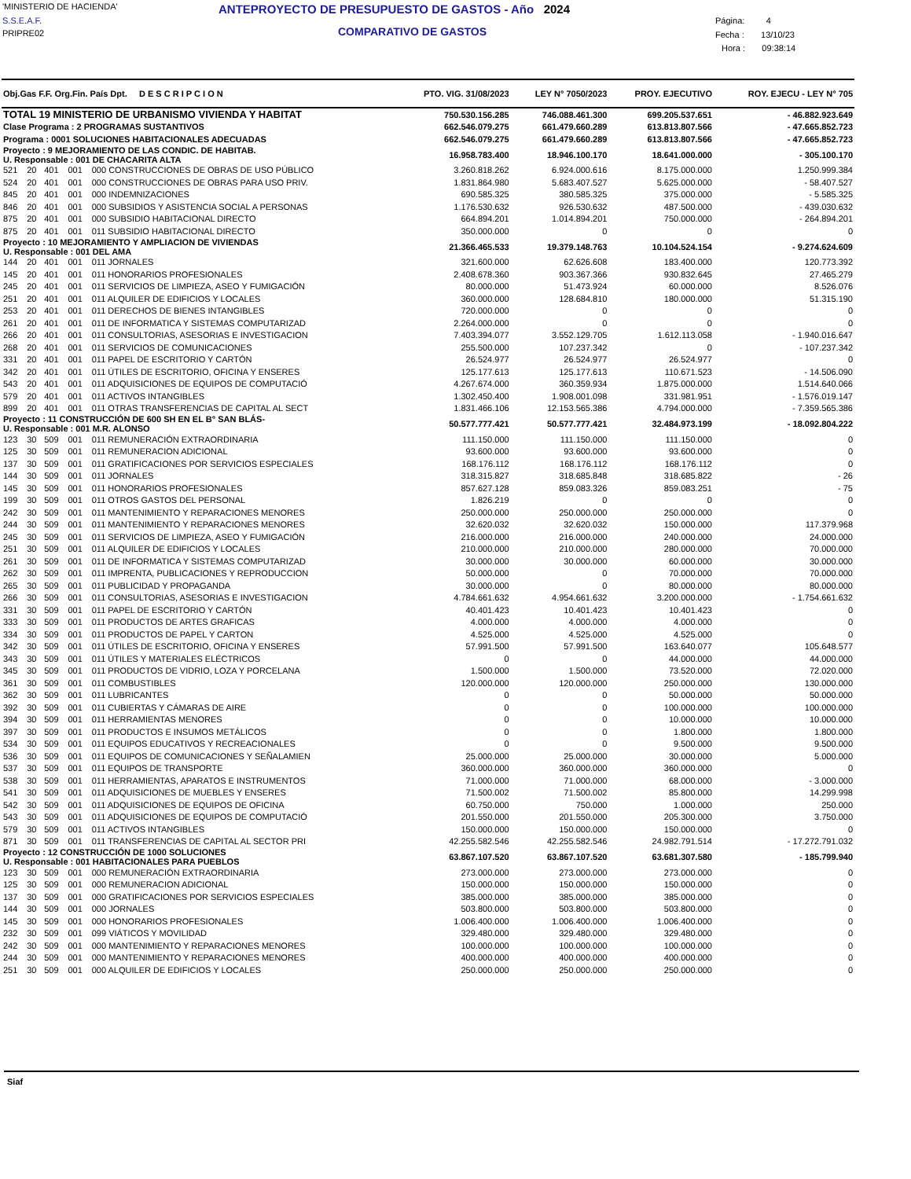'MINISTERIO DE HACIENDA'
S.S.E.A.F.
PRIPRE02
ANTEPROYECTO DE PRESUPUESTO DE GASTOS - Año 2024
COMPARATIVO DE GASTOS
Página: 4
Fecha : 13/10/23
Hora : 09:38:14
| Obj.Gas F.F. Org.Fin. País Dpt. D E S C R I P C I O N | | | | | PTO. VIG. 31/08/2023 | LEY N° 7050/2023 | PROY. EJECUTIVO | ROY. EJECU - LEY N° 705 |
| --- | --- | --- | --- | --- | --- | --- | --- | --- |
| TOTAL 19 MINISTERIO DE URBANISMO VIVIENDA Y HABITAT | | | | | 750.530.156.285 | 746.088.461.300 | 699.205.537.651 | - 46.882.923.649 |
| Clase Programa : 2 PROGRAMAS SUSTANTIVOS | | | | | 662.546.079.275 | 661.479.660.289 | 613.813.807.566 | - 47.665.852.723 |
| Programa : 0001 SOLUCIONES HABITACIONALES ADECUADAS | | | | | 662.546.079.275 | 661.479.660.289 | 613.813.807.566 | - 47.665.852.723 |
| Proyecto : 9 MEJORAMIENTO DE LAS CONDIC. DE HABITAB. U. Responsable : 001 DE CHACARITA ALTA | | | | | 16.958.783.400 | 18.946.100.170 | 18.641.000.000 | - 305.100.170 |
| 521 | 20 | 401 | 001 | 000 CONSTRUCCIONES DE OBRAS DE USO PÚBLICO | 3.260.818.262 | 6.924.000.616 | 8.175.000.000 | 1.250.999.384 |
| 524 | 20 | 401 | 001 | 000 CONSTRUCCIONES DE OBRAS PARA USO PRIV. | 1.831.864.980 | 5.683.407.527 | 5.625.000.000 | - 58.407.527 |
| 845 | 20 | 401 | 001 | 000 INDEMNIZACIONES | 690.585.325 | 380.585.325 | 375.000.000 | - 5.585.325 |
| 846 | 20 | 401 | 001 | 000 SUBSIDIOS Y ASISTENCIA SOCIAL A PERSONAS | 1.176.530.632 | 926.530.632 | 487.500.000 | - 439.030.632 |
| 875 | 20 | 401 | 001 | 000 SUBSIDIO HABITACIONAL DIRECTO | 664.894.201 | 1.014.894.201 | 750.000.000 | - 264.894.201 |
| 875 | 20 | 401 | 001 | 011 SUBSIDIO HABITACIONAL DIRECTO | 350.000.000 | 0 | 0 | 0 |
| Proyecto : 10 MEJORAMIENTO Y AMPLIACION DE VIVIENDAS U. Responsable : 001 DEL AMA | | | | | 21.366.465.533 | 19.379.148.763 | 10.104.524.154 | - 9.274.624.609 |
| 144 | 20 | 401 | 001 | 011 JORNALES | 321.600.000 | 62.626.608 | 183.400.000 | 120.773.392 |
| 145 | 20 | 401 | 001 | 011 HONORARIOS PROFESIONALES | 2.408.678.360 | 903.367.366 | 930.832.645 | 27.465.279 |
| 245 | 20 | 401 | 001 | 011 SERVICIOS DE LIMPIEZA, ASEO Y FUMIGACIÓN | 80.000.000 | 51.473.924 | 60.000.000 | 8.526.076 |
| 251 | 20 | 401 | 001 | 011 ALQUILER DE EDIFICIOS Y LOCALES | 360.000.000 | 128.684.810 | 180.000.000 | 51.315.190 |
| 253 | 20 | 401 | 001 | 011 DERECHOS DE BIENES INTANGIBLES | 720.000.000 | 0 | 0 | 0 |
| 261 | 20 | 401 | 001 | 011 DE INFORMATICA Y SISTEMAS COMPUTARIZAD | 2.264.000.000 | 0 | 0 | 0 |
| 266 | 20 | 401 | 001 | 011 CONSULTORIAS, ASESORIAS E INVESTIGACION | 7.403.394.077 | 3.552.129.705 | 1.612.113.058 | - 1.940.016.647 |
| 268 | 20 | 401 | 001 | 011 SERVICIOS DE COMUNICACIONES | 255.500.000 | 107.237.342 | 0 | - 107.237.342 |
| 331 | 20 | 401 | 001 | 011 PAPEL DE ESCRITORIO Y CARTÓN | 26.524.977 | 26.524.977 | 26.524.977 | 0 |
| 342 | 20 | 401 | 001 | 011 ÚTILES DE ESCRITORIO, OFICINA Y ENSERES | 125.177.613 | 125.177.613 | 110.671.523 | - 14.506.090 |
| 543 | 20 | 401 | 001 | 011 ADQUISICIONES DE EQUIPOS DE COMPUTACIÓ | 4.267.674.000 | 360.359.934 | 1.875.000.000 | 1.514.640.066 |
| 579 | 20 | 401 | 001 | 011 ACTIVOS INTANGIBLES | 1.302.450.400 | 1.908.001.098 | 331.981.951 | - 1.576.019.147 |
| 899 | 20 | 401 | 001 | 011 OTRAS TRANSFERENCIAS DE CAPITAL AL SECT | 1.831.466.106 | 12.153.565.386 | 4.794.000.000 | - 7.359.565.386 |
| Proyecto : 11 CONSTRUCCIÓN DE 600 SH EN EL B° SAN BLÁS- U. Responsable : 001 M.R. ALONSO | | | | | 50.577.777.421 | 50.577.777.421 | 32.484.973.199 | - 18.092.804.222 |
| 123 | 30 | 509 | 001 | 011 REMUNERACIÓN EXTRAORDINARIA | 111.150.000 | 111.150.000 | 111.150.000 | 0 |
| 125 | 30 | 509 | 001 | 011 REMUNERACION ADICIONAL | 93.600.000 | 93.600.000 | 93.600.000 | 0 |
| 137 | 30 | 509 | 001 | 011 GRATIFICACIONES POR SERVICIOS ESPECIALES | 168.176.112 | 168.176.112 | 168.176.112 | 0 |
| 144 | 30 | 509 | 001 | 011 JORNALES | 318.315.827 | 318.685.848 | 318.685.822 | - 26 |
| 145 | 30 | 509 | 001 | 011 HONORARIOS PROFESIONALES | 857.627.128 | 859.083.326 | 859.083.251 | - 75 |
| 199 | 30 | 509 | 001 | 011 OTROS GASTOS DEL PERSONAL | 1.826.219 | 0 | 0 | 0 |
| 242 | 30 | 509 | 001 | 011 MANTENIMIENTO Y REPARACIONES MENORES | 250.000.000 | 250.000.000 | 250.000.000 | 0 |
| 244 | 30 | 509 | 001 | 011 MANTENIMIENTO Y REPARACIONES MENORES | 32.620.032 | 32.620.032 | 150.000.000 | 117.379.968 |
| 245 | 30 | 509 | 001 | 011 SERVICIOS DE LIMPIEZA, ASEO Y FUMIGACIÓN | 216.000.000 | 216.000.000 | 240.000.000 | 24.000.000 |
| 251 | 30 | 509 | 001 | 011 ALQUILER DE EDIFICIOS Y LOCALES | 210.000.000 | 210.000.000 | 280.000.000 | 70.000.000 |
| 261 | 30 | 509 | 001 | 011 DE INFORMATICA Y SISTEMAS COMPUTARIZAD | 30.000.000 | 30.000.000 | 60.000.000 | 30.000.000 |
| 262 | 30 | 509 | 001 | 011 IMPRENTA, PUBLICACIONES Y REPRODUCCION | 50.000.000 | 0 | 70.000.000 | 70.000.000 |
| 265 | 30 | 509 | 001 | 011 PUBLICIDAD Y PROPAGANDA | 30.000.000 | 0 | 80.000.000 | 80.000.000 |
| 266 | 30 | 509 | 001 | 011 CONSULTORIAS, ASESORIAS E INVESTIGACION | 4.784.661.632 | 4.954.661.632 | 3.200.000.000 | - 1.754.661.632 |
| 331 | 30 | 509 | 001 | 011 PAPEL DE ESCRITORIO Y CARTÓN | 40.401.423 | 10.401.423 | 10.401.423 | 0 |
| 333 | 30 | 509 | 001 | 011 PRODUCTOS DE ARTES GRAFICAS | 4.000.000 | 4.000.000 | 4.000.000 | 0 |
| 334 | 30 | 509 | 001 | 011 PRODUCTOS DE PAPEL Y CARTON | 4.525.000 | 4.525.000 | 4.525.000 | 0 |
| 342 | 30 | 509 | 001 | 011 ÚTILES DE ESCRITORIO, OFICINA Y ENSERES | 57.991.500 | 57.991.500 | 163.640.077 | 105.648.577 |
| 343 | 30 | 509 | 001 | 011 ÚTILES Y MATERIALES ELÉCTRICOS | 0 | 0 | 44.000.000 | 44.000.000 |
| 345 | 30 | 509 | 001 | 011 PRODUCTOS DE VIDRIO, LOZA Y PORCELANA | 1.500.000 | 1.500.000 | 73.520.000 | 72.020.000 |
| 361 | 30 | 509 | 001 | 011 COMBUSTIBLES | 120.000.000 | 120.000.000 | 250.000.000 | 130.000.000 |
| 362 | 30 | 509 | 001 | 011 LUBRICANTES | 0 | 0 | 50.000.000 | 50.000.000 |
| 392 | 30 | 509 | 001 | 011 CUBIERTAS Y CÁMARAS DE AIRE | 0 | 0 | 100.000.000 | 100.000.000 |
| 394 | 30 | 509 | 001 | 011 HERRAMIENTAS MENORES | 0 | 0 | 10.000.000 | 10.000.000 |
| 397 | 30 | 509 | 001 | 011 PRODUCTOS E INSUMOS METÁLICOS | 0 | 0 | 1.800.000 | 1.800.000 |
| 534 | 30 | 509 | 001 | 011 EQUIPOS EDUCATIVOS Y RECREACIONALES | 0 | 0 | 9.500.000 | 9.500.000 |
| 536 | 30 | 509 | 001 | 011 EQUIPOS DE COMUNICACIONES Y SEÑALAMIEN | 25.000.000 | 25.000.000 | 30.000.000 | 5.000.000 |
| 537 | 30 | 509 | 001 | 011 EQUIPOS DE TRANSPORTE | 360.000.000 | 360.000.000 | 360.000.000 | 0 |
| 538 | 30 | 509 | 001 | 011 HERRAMIENTAS, APARATOS E INSTRUMENTOS | 71.000.000 | 71.000.000 | 68.000.000 | - 3.000.000 |
| 541 | 30 | 509 | 001 | 011 ADQUISICIONES DE MUEBLES Y ENSERES | 71.500.002 | 71.500.002 | 85.800.000 | 14.299.998 |
| 542 | 30 | 509 | 001 | 011 ADQUISICIONES DE EQUIPOS DE OFICINA | 60.750.000 | 750.000 | 1.000.000 | 250.000 |
| 543 | 30 | 509 | 001 | 011 ADQUISICIONES DE EQUIPOS DE COMPUTACIÓ | 201.550.000 | 201.550.000 | 205.300.000 | 3.750.000 |
| 579 | 30 | 509 | 001 | 011 ACTIVOS INTANGIBLES | 150.000.000 | 150.000.000 | 150.000.000 | 0 |
| 871 | 30 | 509 | 001 | 011 TRANSFERENCIAS DE CAPITAL AL SECTOR PRI | 42.255.582.546 | 42.255.582.546 | 24.982.791.514 | - 17.272.791.032 |
| Proyecto : 12 CONSTRUCCIÓN DE 1000 SOLUCIONES U. Responsable : 001 HABITACIONALES PARA PUEBLOS | | | | | 63.867.107.520 | 63.867.107.520 | 63.681.307.580 | - 185.799.940 |
| 123 | 30 | 509 | 001 | 000 REMUNERACIÓN EXTRAORDINARIA | 273.000.000 | 273.000.000 | 273.000.000 | 0 |
| 125 | 30 | 509 | 001 | 000 REMUNERACION ADICIONAL | 150.000.000 | 150.000.000 | 150.000.000 | 0 |
| 137 | 30 | 509 | 001 | 000 GRATIFICACIONES POR SERVICIOS ESPECIALES | 385.000.000 | 385.000.000 | 385.000.000 | 0 |
| 144 | 30 | 509 | 001 | 000 JORNALES | 503.800.000 | 503.800.000 | 503.800.000 | 0 |
| 145 | 30 | 509 | 001 | 000 HONORARIOS PROFESIONALES | 1.006.400.000 | 1.006.400.000 | 1.006.400.000 | 0 |
| 232 | 30 | 509 | 001 | 099 VIÁTICOS Y MOVILIDAD | 329.480.000 | 329.480.000 | 329.480.000 | 0 |
| 242 | 30 | 509 | 001 | 000 MANTENIMIENTO Y REPARACIONES MENORES | 100.000.000 | 100.000.000 | 100.000.000 | 0 |
| 244 | 30 | 509 | 001 | 000 MANTENIMIENTO Y REPARACIONES MENORES | 400.000.000 | 400.000.000 | 400.000.000 | 0 |
| 251 | 30 | 509 | 001 | 000 ALQUILER DE EDIFICIOS Y LOCALES | 250.000.000 | 250.000.000 | 250.000.000 | 0 |
Siaf